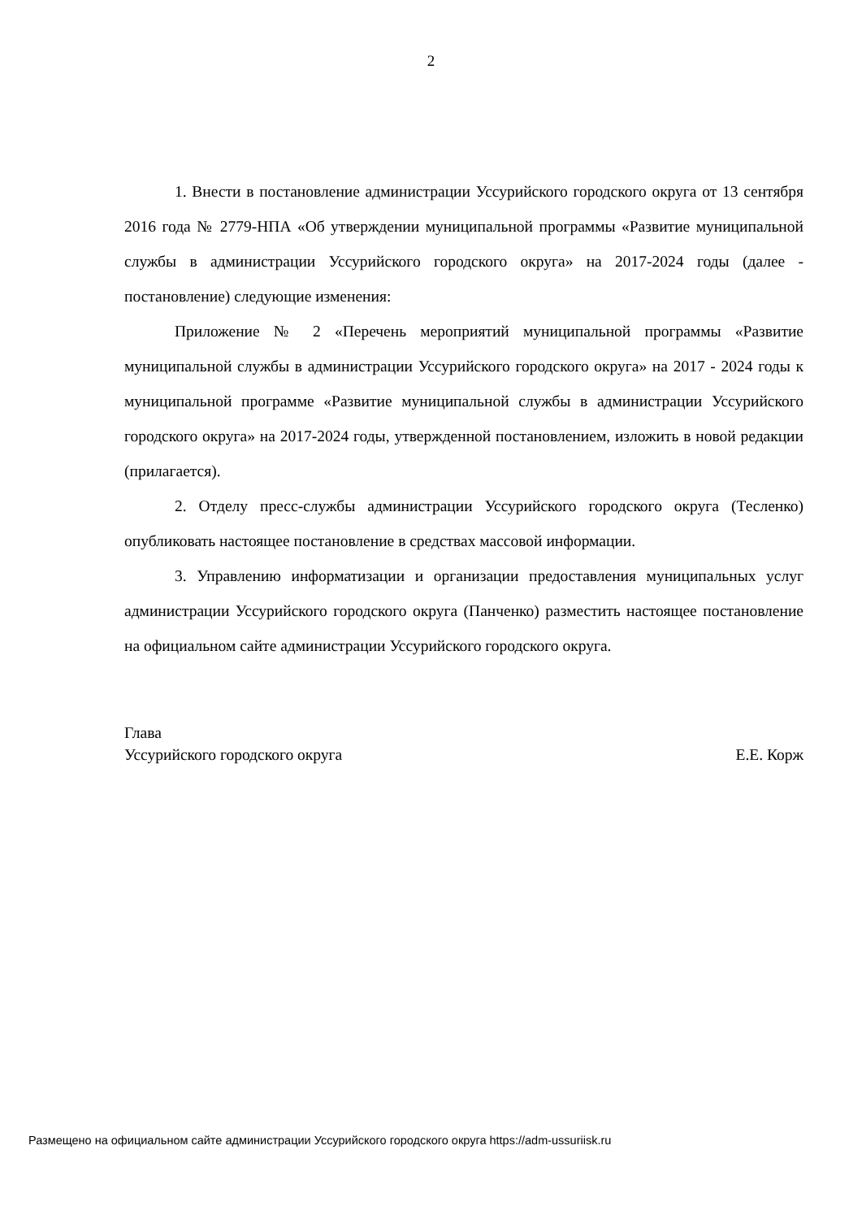2
1. Внести в постановление администрации Уссурийского городского округа от 13 сентября 2016 года № 2779-НПА «Об утверждении муниципальной программы «Развитие муниципальной службы в администрации Уссурийского городского округа» на 2017-2024 годы (далее - постановление) следующие изменения:
Приложение № 2 «Перечень мероприятий муниципальной программы «Развитие муниципальной службы в администрации Уссурийского городского округа» на 2017 - 2024 годы к муниципальной программе «Развитие муниципальной службы в администрации Уссурийского городского округа» на 2017-2024 годы, утвержденной постановлением, изложить в новой редакции (прилагается).
2. Отделу пресс-службы администрации Уссурийского городского округа (Тесленко) опубликовать настоящее постановление в средствах массовой информации.
3. Управлению информатизации и организации предоставления муниципальных услуг администрации Уссурийского городского округа (Панченко) разместить настоящее постановление на официальном сайте администрации Уссурийского городского округа.
Глава
Уссурийского городского округа Е.Е. Корж
Размещено на официальном сайте администрации Уссурийского городского округа https://adm-ussuriisk.ru